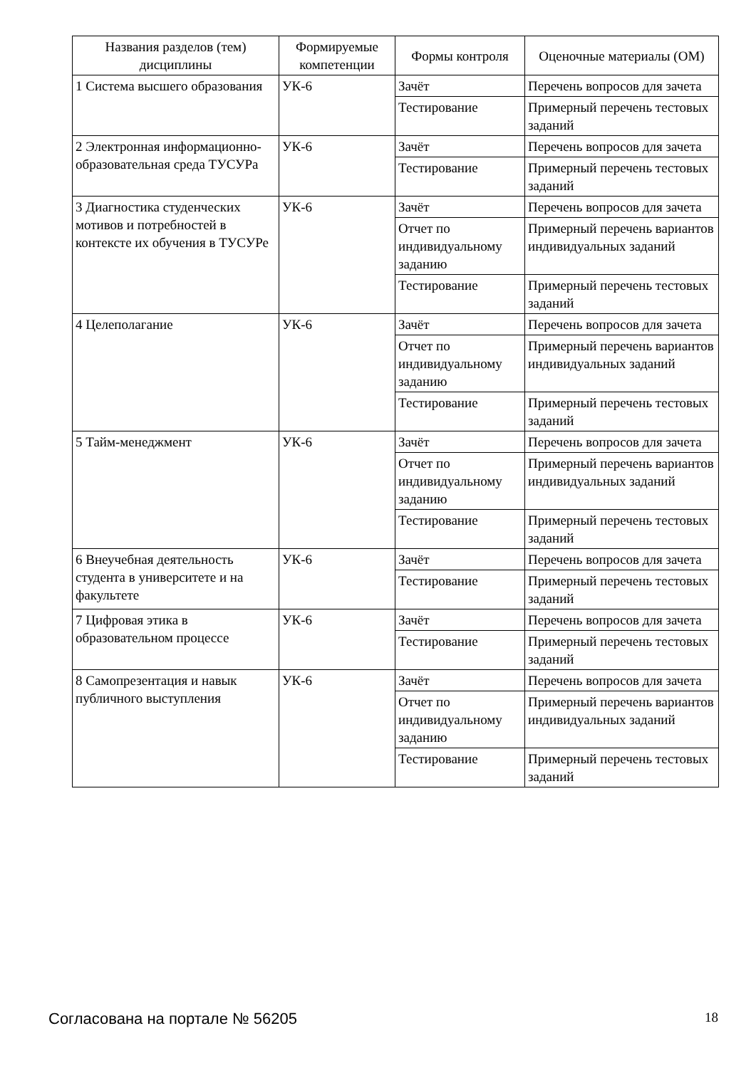| Названия разделов (тем) дисциплины | Формируемые компетенции | Формы контроля | Оценочные материалы (ОМ) |
| --- | --- | --- | --- |
| 1 Система высшего образования | УК-6 | Зачёт | Перечень вопросов для зачета |
| | | Тестирование | Примерный перечень тестовых заданий |
| 2 Электронная информационно-образовательная среда ТУСУРа | УК-6 | Зачёт | Перечень вопросов для зачета |
| | | Тестирование | Примерный перечень тестовых заданий |
| 3 Диагностика студенческих мотивов и потребностей в контексте их обучения в ТУСУРе | УК-6 | Зачёт | Перечень вопросов для зачета |
| | | Отчет по индивидуальному заданию | Примерный перечень вариантов индивидуальных заданий |
| | | Тестирование | Примерный перечень тестовых заданий |
| 4 Целеполагание | УК-6 | Зачёт | Перечень вопросов для зачета |
| | | Отчет по индивидуальному заданию | Примерный перечень вариантов индивидуальных заданий |
| | | Тестирование | Примерный перечень тестовых заданий |
| 5 Тайм-менеджмент | УК-6 | Зачёт | Перечень вопросов для зачета |
| | | Отчет по индивидуальному заданию | Примерный перечень вариантов индивидуальных заданий |
| | | Тестирование | Примерный перечень тестовых заданий |
| 6 Внеучебная деятельность студента в университете и на факультете | УК-6 | Зачёт | Перечень вопросов для зачета |
| | | Тестирование | Примерный перечень тестовых заданий |
| 7 Цифровая этика в образовательном процессе | УК-6 | Зачёт | Перечень вопросов для зачета |
| | | Тестирование | Примерный перечень тестовых заданий |
| 8 Самопрезентация и навык публичного выступления | УК-6 | Зачёт | Перечень вопросов для зачета |
| | | Отчет по индивидуальному заданию | Примерный перечень вариантов индивидуальных заданий |
| | | Тестирование | Примерный перечень тестовых заданий |
Согласована на портале № 56205 18